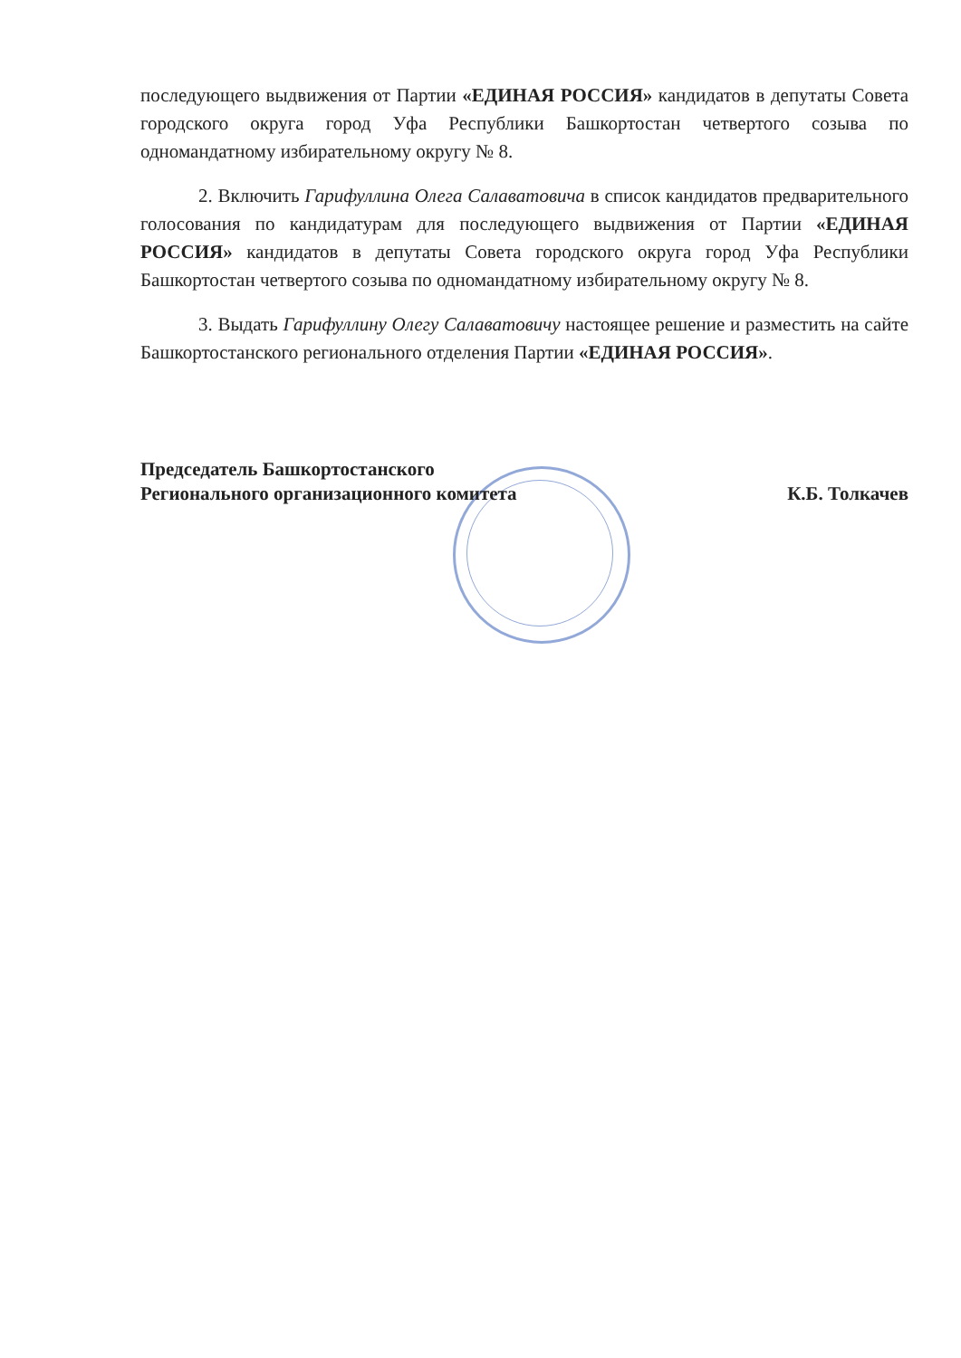последующего выдвижения от Партии «ЕДИНАЯ РОССИЯ» кандидатов в депутаты Совета городского округа город Уфа Республики Башкортостан четвертого созыва по одномандатному избирательному округу № 8.
2. Включить Гарифуллина Олега Салаватовича в список кандидатов предварительного голосования по кандидатурам для последующего выдвижения от Партии «ЕДИНАЯ РОССИЯ» кандидатов в депутаты Совета городского округа город Уфа Республики Башкортостан четвертого созыва по одномандатному избирательному округу № 8.
3. Выдать Гарифуллину Олегу Салаватовичу настоящее решение и разместить на сайте Башкортостанского регионального отделения Партии «ЕДИНАЯ РОССИЯ».
Председатель Башкортостанского
Регионального организационного комитета
К.Б. Толкачев